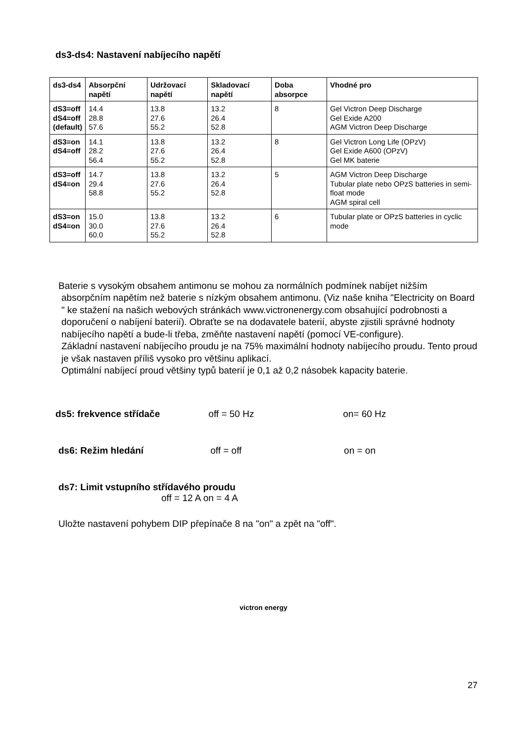ds3-ds4: Nastavení nabíjecího napětí
| ds3-ds4 | Absorpční napětí | Udržovací napětí | Skladovací napětí | Doba absorpce | Vhodné pro |
| --- | --- | --- | --- | --- | --- |
| dS3=off dS4=off (default) | 14.4 28.8 57.6 | 13.8 27.6 55.2 | 13.2 26.4 52.8 | 8 | Gel Victron Deep Discharge Gel Exide A200 AGM Victron Deep Discharge |
| dS3=on dS4=off | 14.1 28.2 56.4 | 13.8 27.6 55.2 | 13.2 26.4 52.8 | 8 | Gel Victron Long Life (OPzV) Gel Exide A600 (OPzV) Gel MK baterie |
| dS3=off dS4=on | 14.7 29.4 58.8 | 13.8 27.6 55.2 | 13.2 26.4 52.8 | 5 | AGM Victron Deep Discharge Tubular plate nebo OPzS batteries in semi-float mode AGM spiral cell |
| dS3=on dS4=on | 15.0 30.0 60.0 | 13.8 27.6 55.2 | 13.2 26.4 52.8 | 6 | Tubular plate or OPzS batteries in cyclic mode |
Baterie s vysokým obsahem antimonu se mohou za normálních podmínek nabíjet nižším
absorpčním napětím než baterie s nízkým obsahem antimonu. (Viz naše kniha "Electricity on Board " ke stažení na našich webových stránkách www.victronenergy.com obsahující podrobnosti a doporučení o nabíjení baterií). Obraťte se na dodavatele baterií, abyste zjistili správné hodnoty nabíjecího napětí a bude-li třeba, změňte nastavení napětí (pomocí VE-configure).
Základní nastavení nabíjecího proudu je na 75% maximální hodnoty nabíjecího proudu. Tento proud je však nastaven příliš vysoko pro většinu aplikací.
Optimální nabíjecí proud většiny typů baterií je 0,1 až 0,2 násobek kapacity baterie.
ds5: frekvence střídače off = 50 Hz on= 60 Hz
ds6: Režim hledání off = off on = on
ds7: Limit vstupního střídavého proudu
off = 12 A on = 4 A
Uložte nastavení pohybem DIP přepínače 8 na "on" a zpět na "off".
victron energy
27